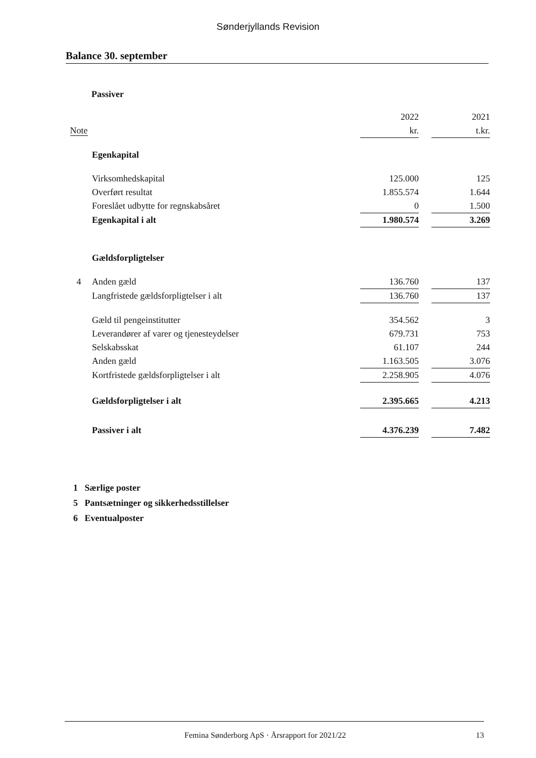Sønderjyllands Revision
Balance 30. september
Passiver
| | | 2022 | | 2021 |
| Note | | kr. | | t.kr. |
| | Egenkapital | | | |
| | Virksomhedskapital | 125.000 | | 125 |
| | Overført resultat | 1.855.574 | | 1.644 |
| | Foreslået udbytte for regnskabsåret | 0 | | 1.500 |
| | Egenkapital i alt | 1.980.574 | | 3.269 |
| | Gældsforpligtelser | | | |
| 4 | Anden gæld | 136.760 | | 137 |
| | Langfristede gældsforpligtelser i alt | 136.760 | | 137 |
| | Gæld til pengeinstitutter | 354.562 | | 3 |
| | Leverandører af varer og tjenesteydelser | 679.731 | | 753 |
| | Selskabsskat | 61.107 | | 244 |
| | Anden gæld | 1.163.505 | | 3.076 |
| | Kortfristede gældsforpligtelser i alt | 2.258.905 | | 4.076 |
| | Gældsforpligtelser i alt | 2.395.665 | | 4.213 |
| | Passiver i alt | 4.376.239 | | 7.482 |
1 Særlige poster
5 Pantsætninger og sikkerhedsstillelser
6 Eventualposter
Femina Sønderborg ApS · Årsrapport for 2021/22 13